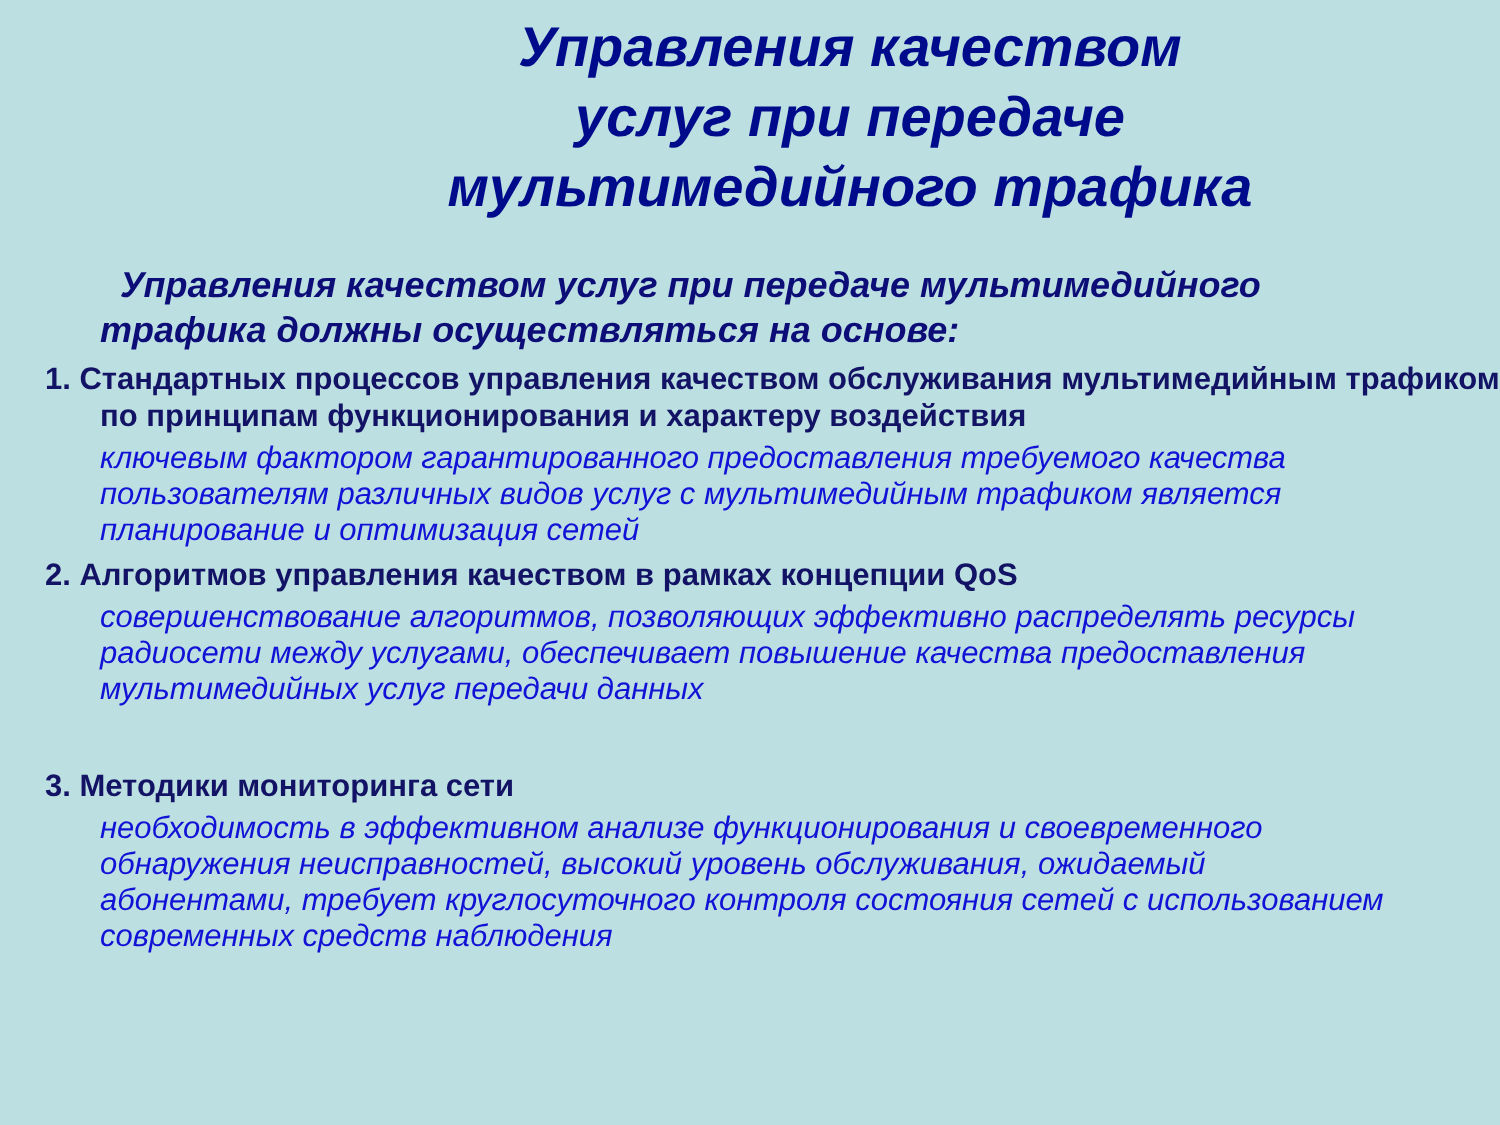Управления качеством
услуг при передаче
мультимедийного трафика
Управления качеством услуг при передаче мультимедийного трафика должны осуществляться на основе:
1. Стандартных процессов управления качеством обслуживания мультимедийным трафиком по принципам функционирования и характеру воздействия
ключевым фактором гарантированного предоставления требуемого качества пользователям различных видов услуг с мультимедийным трафиком является планирование и оптимизация сетей
2. Алгоритмов управления качеством в рамках концепции QoS
совершенствование алгоритмов, позволяющих эффективно распределять ресурсы радиосети между услугами, обеспечивает повышение качества предоставления мультимедийных услуг передачи данных
3. Методики мониторинга сети
необходимость в эффективном анализе функционирования и своевременного обнаружения неисправностей, высокий уровень обслуживания, ожидаемый абонентами, требует круглосуточного контроля состояния сетей с использованием современных средств наблюдения